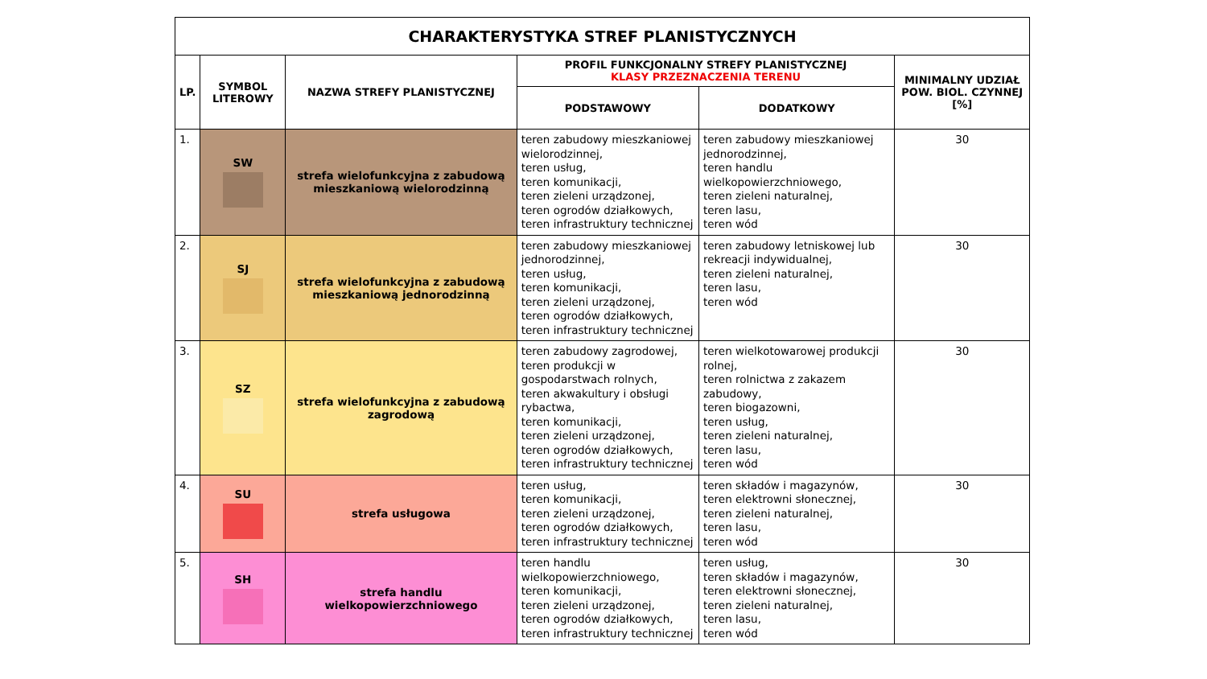| CHARAKTERYSTYKA STREF PLANISTYCZNYCH | | | | | |
| --- | --- | --- | --- | --- | --- |
| LP. | SYMBOL LITEROWY | NAZWA STREFY PLANISTYCZNEJ | PROFIL FUNKCJONALNY STREFY PLANISTYCZNEJ KLASY PRZEZNACZENIA TERENU | | MINIMALNY UDZIAŁ POW. BIOL. CZYNNEJ [%] |
| | | | PODSTAWOWY | DODATKOWY | |
| 1. | SW | strefa wielofunkcyjna z zabudową mieszkaniową wielorodzinną | teren zabudowy mieszkaniowej wielorodzinnej, teren usług, teren komunikacji, teren zieleni urządzonej, teren ogrodów działkowych, teren infrastruktury technicznej | teren zabudowy mieszkaniowej jednorodzinnej, teren handlu wielkopowierzchniowego, teren zieleni naturalnej, teren lasu, teren wód | 30 |
| 2. | SJ | strefa wielofunkcyjna z zabudową mieszkaniową jednorodzinną | teren zabudowy mieszkaniowej jednorodzinnej, teren usług, teren komunikacji, teren zieleni urządzonej, teren ogrodów działkowych, teren infrastruktury technicznej | teren zabudowy letniskowej lub rekreacji indywidualnej, teren zieleni naturalnej, teren lasu, teren wód | 30 |
| 3. | SZ | strefa wielofunkcyjna z zabudową zagrodową | teren zabudowy zagrodowej, teren produkcji w gospodarstwach rolnych, teren akwakultury i obsługi rybactwa, teren komunikacji, teren zieleni urządzonej, teren ogrodów działkowych, teren infrastruktury technicznej | teren wielkotowarowej produkcji rolnej, teren rolnictwa z zakazem zabudowy, teren biogazowni, teren usług, teren zieleni naturalnej, teren lasu, teren wód | 30 |
| 4. | SU | strefa usługowa | teren usług, teren komunikacji, teren zieleni urządzonej, teren ogrodów działkowych, teren infrastruktury technicznej | teren składów i magazynów, teren elektrowni słonecznej, teren zieleni naturalnej, teren lasu, teren wód | 30 |
| 5. | SH | strefa handlu wielkopowierzchniowego | teren handlu wielkopowierzchniowego, teren komunikacji, teren zieleni urządzonej, teren ogrodów działkowych, teren infrastruktury technicznej | teren usług, teren składów i magazynów, teren elektrowni słonecznej, teren zieleni naturalnej, teren lasu, teren wód | 30 |